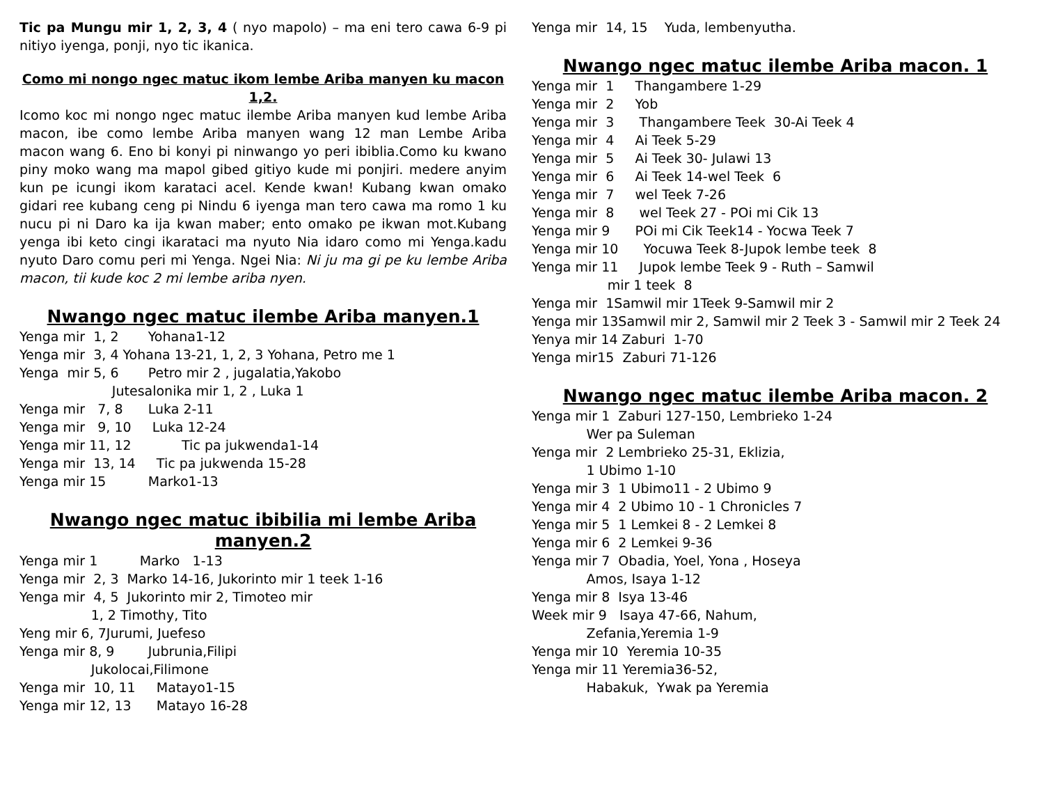Tic pa Mungu mir 1, 2, 3, 4 ( nyo mapolo) – ma eni tero cawa 6-9 pi nitiyo iyenga, ponji, nyo tic ikanica.
Como mi nongo ngec matuc ikom lembe Ariba manyen ku macon 1,2.
Icomo koc mi nongo ngec matuc ilembe Ariba manyen kud lembe Ariba macon, ibe como lembe Ariba manyen wang 12 man Lembe Ariba macon wang 6. Eno bi konyi pi ninwango yo peri ibiblia.Como ku kwano piny moko wang ma mapol gibed gitiyo kude mi ponjiri. medere anyim kun pe icungi ikom karataci acel. Kende kwan! Kubang kwan omako gidari ree kubang ceng pi Nindu 6 iyenga man tero cawa ma romo 1 ku nucu pi ni Daro ka ija kwan maber; ento omako pe ikwan mot.Kubang yenga ibi keto cingi ikarataci ma nyuto Nia idaro como mi Yenga.kadu nyuto Daro comu peri mi Yenga. Ngei Nia: Ni ju ma gi pe ku lembe Ariba macon, tii kude koc 2 mi lembe ariba nyen.
Nwango ngec matuc ilembe Ariba manyen.1
Yenga mir 1, 2 Yohana1-12 Yenga mir 3, 4 Yohana 13-21, 1, 2, 3 Yohana, Petro me 1 Yenga mir 5, 6 Petro mir 2 , jugalatia,Yakobo Jutesalonika mir 1, 2 , Luka 1 Yenga mir 7, 8 Luka 2-11 Yenga mir 9, 10 Luka 12-24 Yenga mir 11, 12 Tic pa jukwenda1-14 Yenga mir 13, 14 Tic pa jukwenda 15-28 Yenga mir 15 Marko1-13
Nwango ngec matuc ibibilia mi lembe Ariba manyen.2
Yenga mir 1 Marko 1-13 Yenga mir 2, 3 Marko 14-16, Jukorinto mir 1 teek 1-16 Yenga mir 4, 5 Jukorinto mir 2, Timoteo mir 1, 2 Timothy, Tito Yeng mir 6, 7Jurumi, Juefeso Yenga mir 8, 9 Jubrunia,Filipi Jukolocai,Filimone Yenga mir 10, 11 Matayo1-15 Yenga mir 12, 13 Matayo 16-28
Yenga mir 14, 15 Yuda, lembenyutha.
Nwango ngec matuc ilembe Ariba macon. 1
Yenga mir 1 Thangambere 1-29 Yenga mir 2 Yob Yenga mir 3 Thangambere Teek 30-Ai Teek 4 Yenga mir 4 Ai Teek 5-29 Yenga mir 5 Ai Teek 30- Julawi 13 Yenga mir 6 Ai Teek 14-wel Teek 6 Yenga mir 7 wel Teek 7-26 Yenga mir 8 wel Teek 27 - POi mi Cik 13 Yenga mir 9 POi mi Cik Teek14 - Yocwa Teek 7 Yenga mir 10 Yocuwa Teek 8-Jupok lembe teek 8 Yenga mir 11 Jupok lembe Teek 9 - Ruth – Samwil mir 1 teek 8 Yenga mir 1Samwil mir 1Teek 9-Samwil mir 2
Yenga mir 13Samwil mir 2, Samwil mir 2 Teek 3 - Samwil mir 2 Teek 24
Yenya mir 14 Zaburi 1-70 Yenga mir15 Zaburi 71-126
Nwango ngec matuc ilembe Ariba macon. 2
Yenga mir 1 Zaburi 127-150, Lembrieko 1-24 Wer pa Suleman Yenga mir 2 Lembrieko 25-31, Eklizia, 1 Ubimo 1-10 Yenga mir 3 1 Ubimo11 - 2 Ubimo 9 Yenga mir 4 2 Ubimo 10 - 1 Chronicles 7 Yenga mir 5 1 Lemkei 8 - 2 Lemkei 8 Yenga mir 6 2 Lemkei 9-36 Yenga mir 7 Obadia, Yoel, Yona , Hoseya Amos, Isaya 1-12 Yenga mir 8 Isya 13-46 Week mir 9 Isaya 47-66, Nahum, Zefania,Yeremia 1-9 Yenga mir 10 Yeremia 10-35 Yenga mir 11 Yeremia36-52, Habakuk, Ywak pa Yeremia